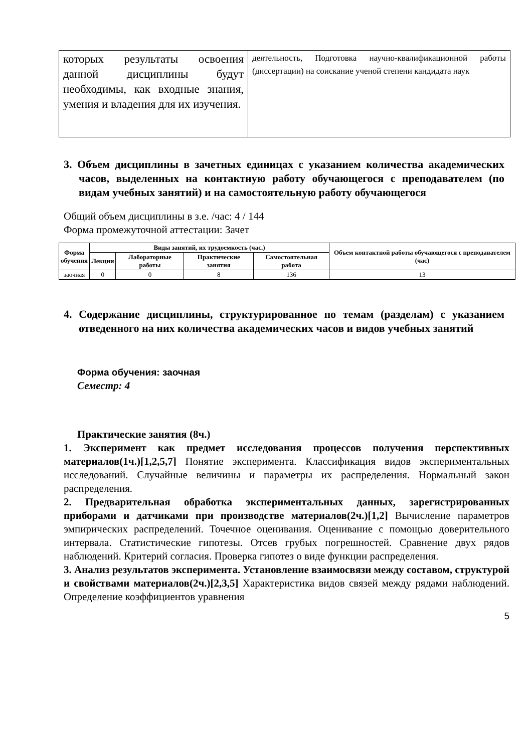| которых результаты освоения данной дисциплины будут необходимы, как входные знания, умения и владения для их изучения. | деятельность, Подготовка научно-квалификационной работы (диссертации) на соискание ученой степени кандидата наук |
3. Объем дисциплины в зачетных единицах с указанием количества академических часов, выделенных на контактную работу обучающегося с преподавателем (по видам учебных занятий) и на самостоятельную работу обучающегося
Общий объем дисциплины в з.е. /час: 4 / 144
Форма промежуточной аттестации: Зачет
| Форма обучения | Виды занятий, их трудоемкость (час.) | | | | Объем контактной работы обучающегося с преподавателем (час) |
| --- | --- | --- | --- | --- | --- |
| | Лекции | Лабораторные работы | Практические занятия | Самостоятельная работа | |
| заочная | 0 | 0 | 8 | 136 | 13 |
4. Содержание дисциплины, структурированное по темам (разделам) с указанием отведенного на них количества академических часов и видов учебных занятий
Форма обучения: заочная
Семестр: 4
Практические занятия (8ч.)
1. Эксперимент как предмет исследования процессов получения перспективных материалов(1ч.)[1,2,5,7] Понятие эксперимента. Классификация видов экспериментальных исследований. Случайные величины и параметры их распределения. Нормальный закон распределения.
2. Предварительная обработка экспериментальных данных, зарегистрированных приборами и датчиками при производстве материалов(2ч.)[1,2] Вычисление параметров эмпирических распределений. Точечное оценивания. Оценивание с помощью доверительного интервала. Статистические гипотезы. Отсев грубых погрешностей. Сравнение двух рядов наблюдений. Критерий согласия. Проверка гипотез о виде функции распределения.
3. Анализ результатов эксперимента. Установление взаимосвязи между составом, структурой и свойствами материалов(2ч.)[2,3,5] Характеристика видов связей между рядами наблюдений. Определение коэффициентов уравнения
5